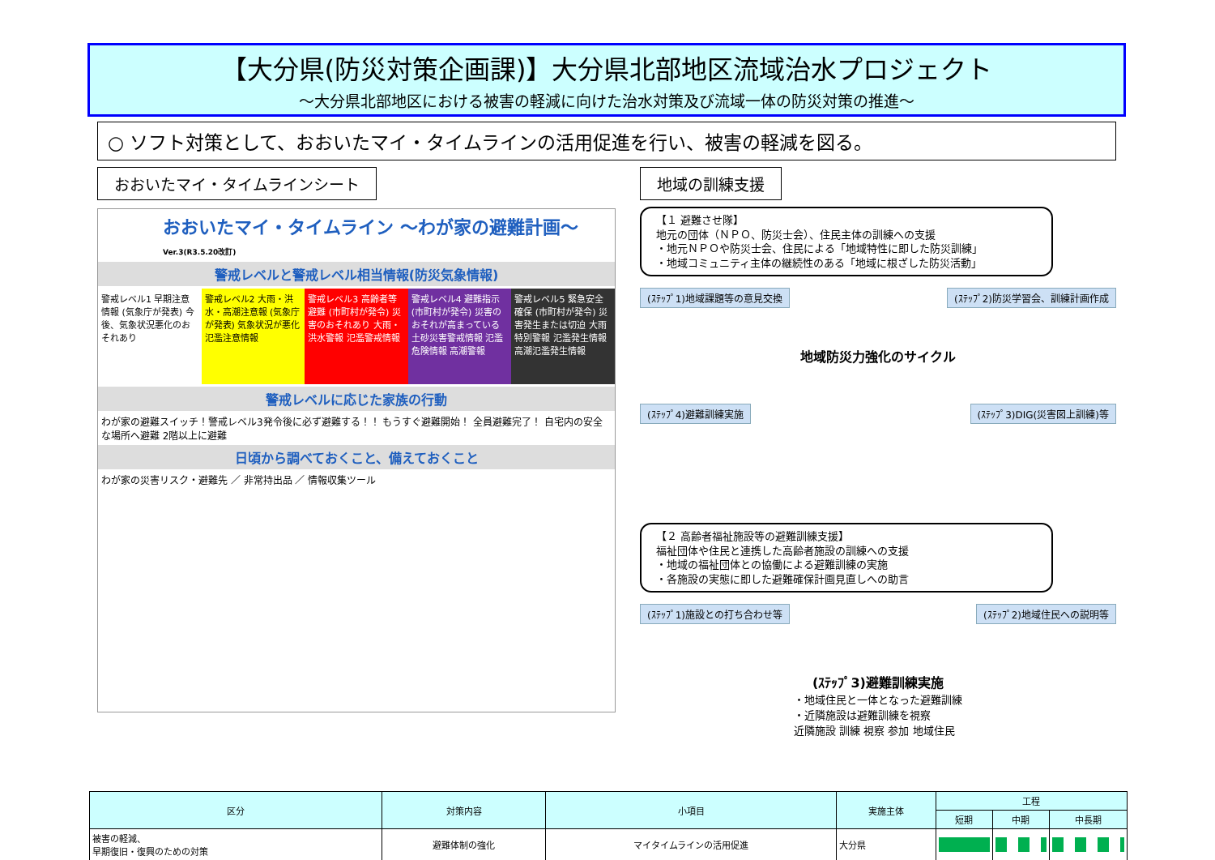【大分県(防災対策企画課)】大分県北部地区流域治水プロジェクト
～大分県北部地区における被害の軽減に向けた治水対策及び流域一体の防災対策の推進～
○ ソフト対策として、おおいたマイ・タイムラインの活用促進を行い、被害の軽減を図る。
おおいたマイ・タイムラインシート
おおいたマイ・タイムライン ～わが家の避難計画～ Ver.3(R3.5.20改訂)
警戒レベルと警戒レベル相当情報(防災気象情報)
警戒レベル1 早期注意情報 (気象庁が発表) 今後、気象状況悪化のおそれあり
警戒レベル2 大雨・洪水・高潮注意報 (気象庁が発表) 気象状況が悪化 氾濫注意情報
警戒レベル3 高齢者等避難 (市町村が発令) 災害のおそれあり 大雨・洪水警報 氾濫警戒情報
警戒レベル4 避難指示 (市町村が発令) 災害のおそれが高まっている 土砂災害警戒情報 氾濫危険情報 高潮警報
警戒レベル5 緊急安全確保 (市町村が発令) 災害発生または切迫 大雨特別警報 氾濫発生情報 高潮氾濫発生情報
警戒レベルに応じた家族の行動
わが家の避難スイッチ！警戒レベル3発令後に必ず避難する！！ もうすぐ避難開始！ 全員避難完了！ 自宅内の安全な場所へ避難 2階以上に避難
日頃から調べておくこと、備えておくこと
わが家の災害リスク・避難先 ／ 非常持出品 ／ 情報収集ツール
地域の訓練支援
【１ 避難させ隊】
地元の団体（ＮＰＯ、防災士会）、住民主体の訓練への支援
・地元ＮＰＯや防災士会、住民による「地域特性に即した防災訓練」
・地域コミュニティ主体の継続性のある「地域に根ざした防災活動」
(ｽﾃｯﾌﾟ1)地域課題等の意見交換 (ｽﾃｯﾌﾟ2)防災学習会、訓練計画作成
地域防災力強化のサイクル
(ｽﾃｯﾌﾟ4)避難訓練実施 (ｽﾃｯﾌﾟ3)DIG(災害図上訓練)等
【２ 高齢者福祉施設等の避難訓練支援】
福祉団体や住民と連携した高齢者施設の訓練への支援
・地域の福祉団体との協働による避難訓練の実施
・各施設の実態に即した避難確保計画見直しへの助言
(ｽﾃｯﾌﾟ1)施設との打ち合わせ等 (ｽﾃｯﾌﾟ2)地域住民への説明等
(ｽﾃｯﾌﾟ3)避難訓練実施
・地域住民と一体となった避難訓練
・近隣施設は避難訓練を視察
近隣施設 訓練 視察 参加 地域住民
| 区分 | 対策内容 | 小項目 | 実施主体 | 工程 | | |
| --- | --- | --- | --- | --- | --- | --- |
| | | | | 短期 | 中期 | 中長期 |
| 被害の軽減、 早期復旧・復興のための対策 | 避難体制の強化 | マイタイムラインの活用促進 | 大分県 | | | |